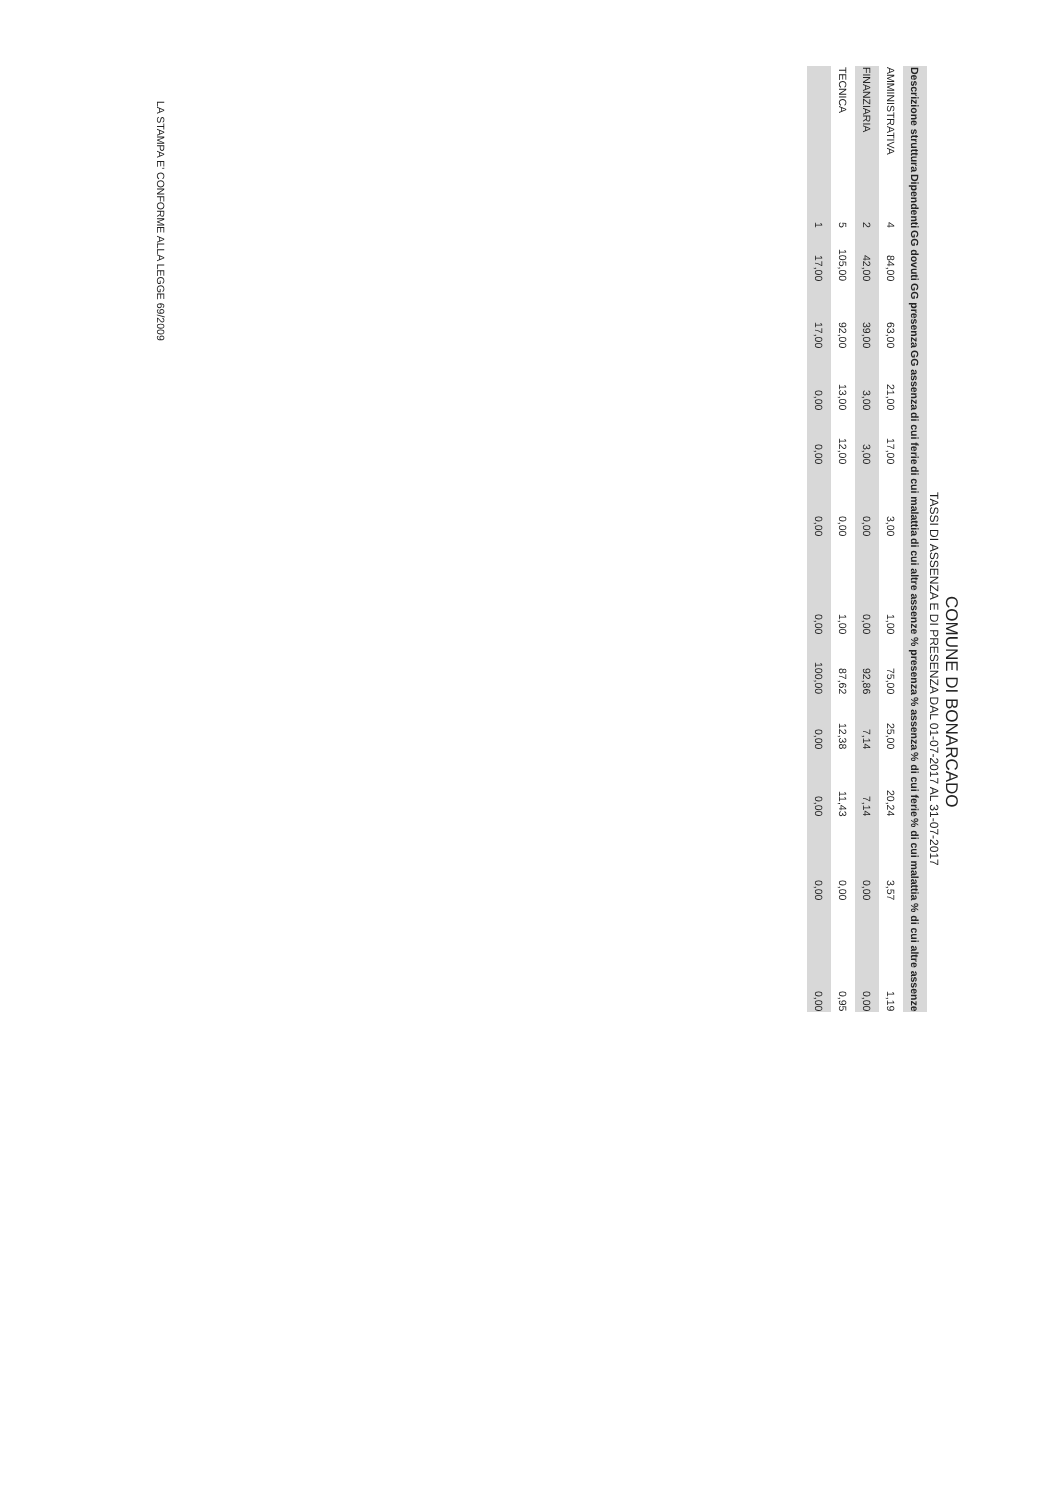COMUNE DI BONARCADO
TASSI DI ASSENZA E DI PRESENZA DAL 01-07-2017 AL 31-07-2017
| Descrizione struttura | Dipendenti | GG dovuti | GG presenza | GG assenza | di cui ferie | di cui malattia | di cui altre assenze | % presenza | % assenza | % di cui ferie | % di cui malattia | % di cui altre assenze |
| --- | --- | --- | --- | --- | --- | --- | --- | --- | --- | --- | --- | --- |
| AMMINISTRATIVA | 4 | 84,00 | 63,00 | 21,00 | 17,00 | 3,00 | 1,00 | 75,00 | 25,00 | 20,24 | 3,57 | 1,19 |
| FINANZIARIA | 2 | 42,00 | 39,00 | 3,00 | 3,00 | 0,00 | 0,00 | 92,86 | 7,14 | 7,14 | 0,00 | 0,00 |
| TECNICA | 5 | 105,00 | 92,00 | 13,00 | 12,00 | 0,00 | 1,00 | 87,62 | 12,38 | 11,43 | 0,00 | 0,95 |
| | 1 | 17,00 | 17,00 | 0,00 | 0,00 | 0,00 | 0,00 | 100,00 | 0,00 | 0,00 | 0,00 | 0,00 |
LA STAMPA E' CONFORME ALLA LEGGE 69/2009